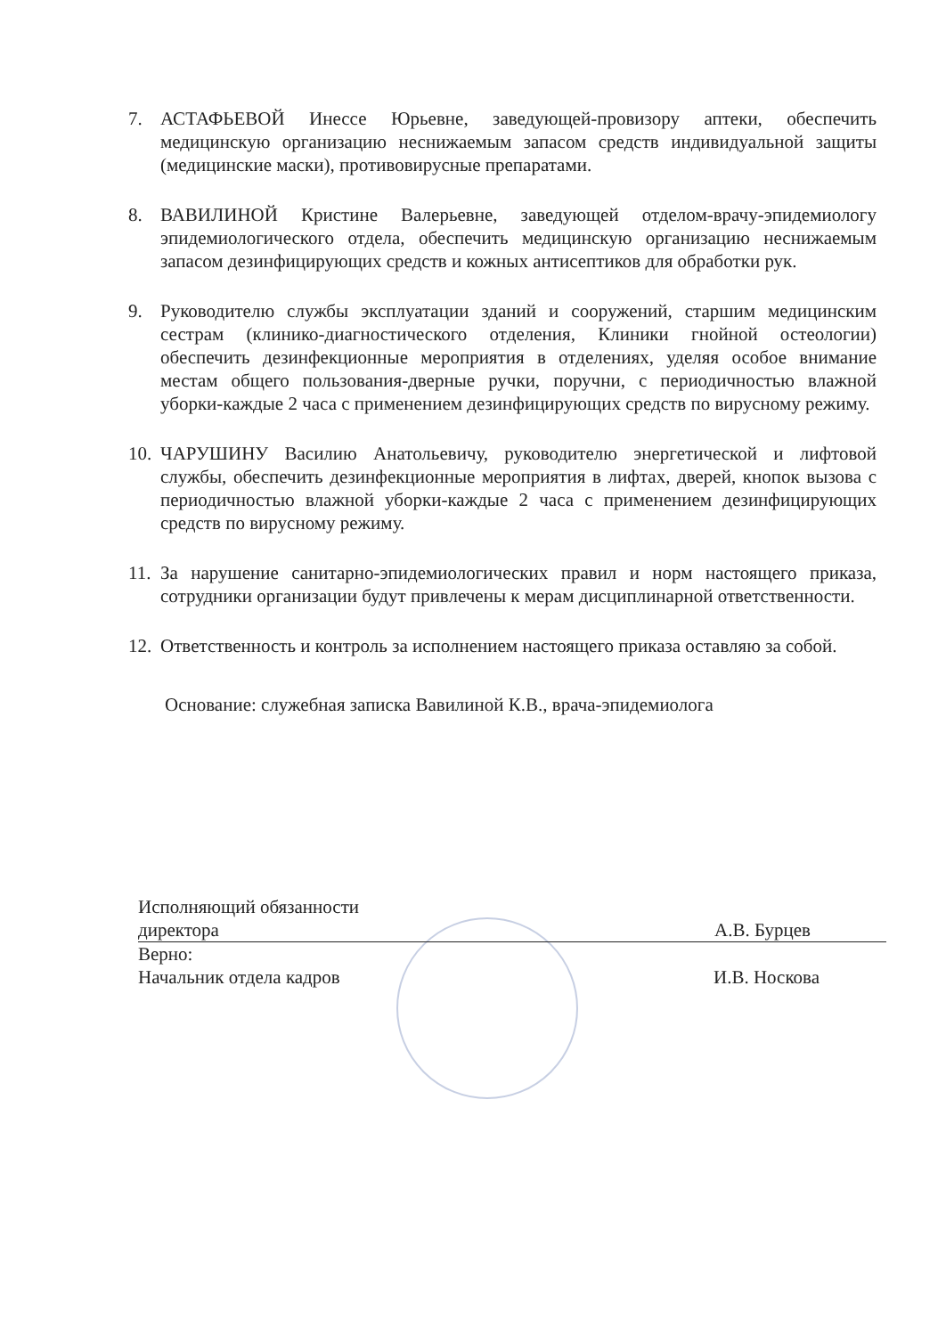7. АСТАФЬЕВОЙ Инессе Юрьевне, заведующей-провизору аптеки, обеспечить медицинскую организацию неснижаемым запасом средств индивидуальной защиты (медицинские маски), противовирусные препаратами.
8. ВАВИЛИНОЙ Кристине Валерьевне, заведующей отделом-врачу-эпидемиологу эпидемиологического отдела, обеспечить медицинскую организацию неснижаемым запасом дезинфицирующих средств и кожных антисептиков для обработки рук.
9. Руководителю службы эксплуатации зданий и сооружений, старшим медицинским сестрам (клинико-диагностического отделения, Клиники гнойной остеологии) обеспечить дезинфекционные мероприятия в отделениях, уделяя особое внимание местам общего пользования-дверные ручки, поручни, с периодичностью влажной уборки-каждые 2 часа с применением дезинфицирующих средств по вирусному режиму.
10. ЧАРУШИНУ Василию Анатольевичу, руководителю энергетической и лифтовой службы, обеспечить дезинфекционные мероприятия в лифтах, дверей, кнопок вызова с периодичностью влажной уборки-каждые 2 часа с применением дезинфицирующих средств по вирусному режиму.
11. За нарушение санитарно-эпидемиологических правил и норм настоящего приказа, сотрудники организации будут привлечены к мерам дисциплинарной ответственности.
12. Ответственность и контроль за исполнением настоящего приказа оставляю за собой.
Основание: служебная записка Вавилиной К.В., врача-эпидемиолога
Исполняющий обязанности
директора А.В. Бурцев
Верно:
Начальник отдела кадров И.В. Носкова